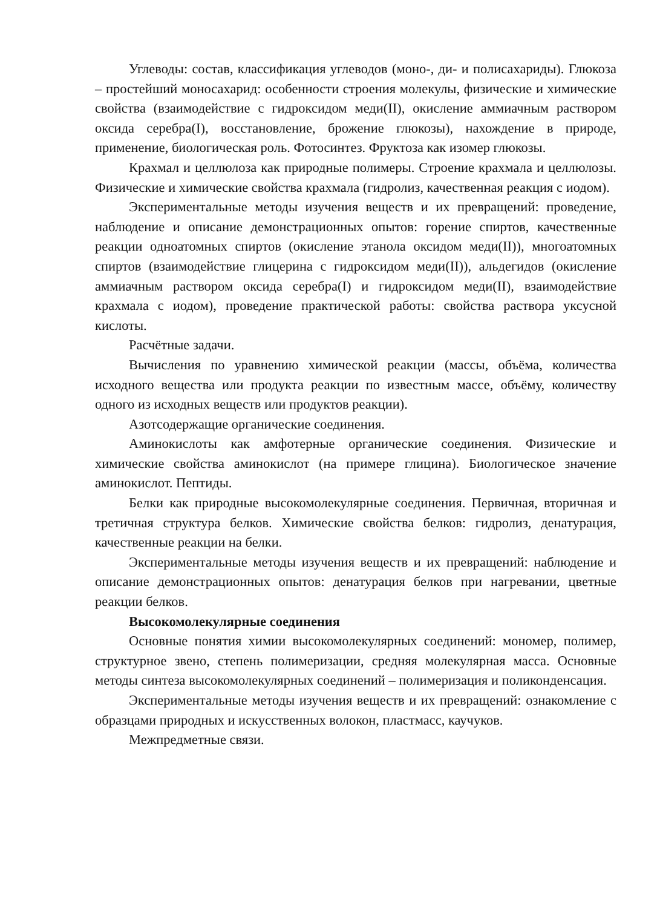Углеводы: состав, классификация углеводов (моно-, ди- и полисахариды). Глюкоза – простейший моносахарид: особенности строения молекулы, физические и химические свойства (взаимодействие с гидроксидом меди(II), окисление аммиачным раствором оксида серебра(I), восстановление, брожение глюкозы), нахождение в природе, применение, биологическая роль. Фотосинтез. Фруктоза как изомер глюкозы.
Крахмал и целлюлоза как природные полимеры. Строение крахмала и целлюлозы. Физические и химические свойства крахмала (гидролиз, качественная реакция с иодом).
Экспериментальные методы изучения веществ и их превращений: проведение, наблюдение и описание демонстрационных опытов: горение спиртов, качественные реакции одноатомных спиртов (окисление этанола оксидом меди(II)), многоатомных спиртов (взаимодействие глицерина с гидроксидом меди(II)), альдегидов (окисление аммиачным раствором оксида серебра(I) и гидроксидом меди(II), взаимодействие крахмала с иодом), проведение практической работы: свойства раствора уксусной кислоты.
Расчётные задачи.
Вычисления по уравнению химической реакции (массы, объёма, количества исходного вещества или продукта реакции по известным массе, объёму, количеству одного из исходных веществ или продуктов реакции).
Азотсодержащие органические соединения.
Аминокислоты как амфотерные органические соединения. Физические и химические свойства аминокислот (на примере глицина). Биологическое значение аминокислот. Пептиды.
Белки как природные высокомолекулярные соединения. Первичная, вторичная и третичная структура белков. Химические свойства белков: гидролиз, денатурация, качественные реакции на белки.
Экспериментальные методы изучения веществ и их превращений: наблюдение и описание демонстрационных опытов: денатурация белков при нагревании, цветные реакции белков.
Высокомолекулярные соединения
Основные понятия химии высокомолекулярных соединений: мономер, полимер, структурное звено, степень полимеризации, средняя молекулярная масса. Основные методы синтеза высокомолекулярных соединений – полимеризация и поликонденсация.
Экспериментальные методы изучения веществ и их превращений: ознакомление с образцами природных и искусственных волокон, пластмасс, каучуков.
Межпредметные связи.